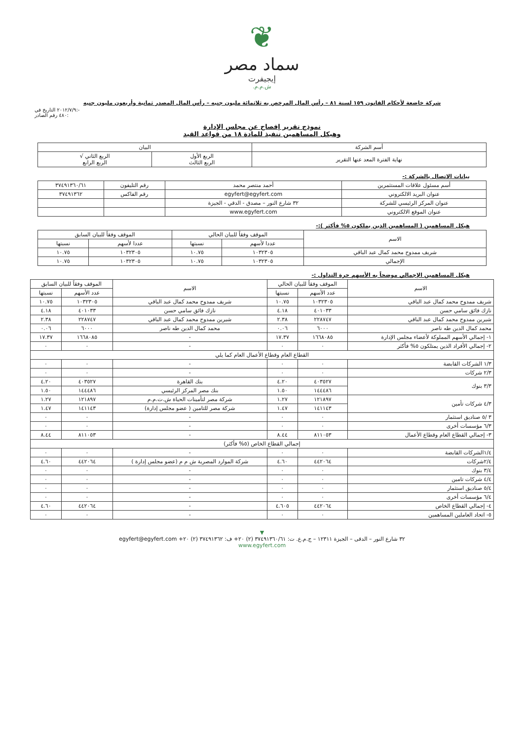❦
سماد مصر
إيجيفرت
ش.م.م.
شركة خاضعة لأحكام القانون ١٥٩ لسنة ٨١ – رأس المال المرخص به ثلاثمائة مليون جنيه – رأس المال المصدر ثمانية وأربعون مليون جنيه
٢٠١٢/٧/٩ التاريخ في:-
٤٨٠ رقم الصادر:
نموذج تقرير إفصاح عن مجلس الإدارة
وهيكل المساهمين تنفيذ للمادة ١٨ من قواعد القيد
| أسم الشركة | البيان | |
| --- | --- | --- |
| نهاية الفترة المعد عنها التقرير | الربع الأول الربع الثالث | الربع الثاني √ الربع الرابع |
بيانات الاتصال بالشركة :-
| أسم مسئول علاقات المستثمرين | أحمد منتصر محمد | رقم التليفون | ٣٧٤٩١٣٦٠/٦١ |
| عنوان البريد الالكتروني | egyfert@egyfert.com | رقم الفاكس | ٣٧٤٩١٣٦٢ |
| عنوان المركز الرئيسي للشركة | ٣٢ شارع النور – مصدق - الدقي - الجيزة | | |
| عنوان الموقع الالكتروني | www.egyfert.com | | |
هيكل المساهمين ( المساهمين الذين يملكون ٥% فأكثر ):-
| الاسم | الموقف وفقاً للبيان الحالي | | الموقف وفقاً للبيان السابق | |
| --- | --- | --- | --- | --- |
| | عددا لأسهم | نسبتها | عددا لأسهم | نسبتها |
| شريف ممدوح محمد كمال عبد الباقي | ١٠٣٢٣٠٥ | ١٠.٧٥ | ١٠٣٢٣٠٥ | ١٠.٧٥ |
| الإجمالي | ١٠٣٢٣٠٥ | ١٠.٧٥ | ١٠٣٢٣٠٥ | ١٠.٧٥ |
هيكل المساهمين الإجمالي موضحاً به الأسهم حرة التداول :-
| الاسم | الموقف وفقاً للبيان الحالي | | الاسم | الموقف وفقاً للبيان السابق | |
| --- | --- | --- | --- | --- | --- |
| | عدد الأسهم | نسبتها | | عدد الأسهم | نسبتها |
| شريف ممدوح محمد كمال عبد الباقي | ١٠٣٢٣٠٥ | ١٠.٧٥ | شريف ممدوح محمد كمال عبد الباقي | ١٠٣٢٣٠٥ | ١٠.٧٥ |
| نازك فائق سامي حسن | ٤٠١٠٣٣ | ٤.١٨ | نازك فائق سامي حسن | ٤٠١٠٣٣ | ٤.١٨ |
| شيرين ممدوح محمد كمال عبد الباقي | ٢٢٨٧٤٧ | ٢.٣٨ | شيرين ممدوح محمد كمال عبد الباقي | ٢٢٨٧٤٧ | ٢.٣٨ |
| محمد كمال الدين طه ناصر | ٦٠٠٠ | ٠.٠٦ | محمد كمال الدين طه ناصر | ٦٠٠٠ | ٠.٠٦ |
| ١- إجمالي الأسهم المملوكة لأعضاء مجلس الإدارة | ١٦٦٨٠٨٥ | ١٧.٣٧ | - | ١٦٦٨٠٨٥ | ١٧.٣٧ |
| ٢- إجمالي الأفراد الذين يمتلكون ٥% فأكثر | ٠ | ٠ | - | ٠ | ٠ |
| القطاع العام وقطاع الأعمال العام كما يلي | | | | | |
| ١/٣ الشركات القابضة | ٠ | ٠ | - | ٠ | ٠ |
| ٢/٣ شركات | ٠ | ٠ | - | ٠ | ٠ |
| ٣/٣ بنوك | ٤٠٣٥٢٧ | ٤.٢٠ | بنك القاهرة | ٤٠٣٥٢٧ | ٤.٢٠ |
| | ١٤٤٤٨٦ | ١.٥٠ | بنك مصر المركز الرئيسي | ١٤٤٤٨٦ | ١.٥٠ |
| ٤/٣ شركات تأمين | ١٢١٨٩٧ | ١.٢٧ | شركة مصر لتأمينات الحياة ش.ت.م.م | ١٢١٨٩٧ | ١.٢٧ |
| | ١٤١١٤٣ | ١.٤٧ | شركة مصر للتامين ( عضو مجلس إدارة) | ١٤١١٤٣ | ١.٤٧ |
| ٣ /٥ صناديق استثمار | ٠ | ٠ | - | ٠ | ٠ |
| ٦/٣ مؤسسات أخرى | ٠ | ٠ | - | ٠ | ٠ |
| ٣- إجمالي القطاع العام وقطاع الأعمال | ٨١١٠٥٣ | ٨.٤٤ | - | ٨١١٠٥٣ | ٨.٤٤ |
| إجمالي القطاع الخاص (٥% فأكثر) | | | | | |
| ١/٤الشركات القابضة | ٠ | ٠ | - | ٠ | ٠ |
| ٢/٤شركات | ٤٤٢٠٦٤ | ٤.٦٠ | شركة الموارد المصرية ش م م (عضو مجلس إدارة ) | ٤٤٢٠٦٤ | ٤.٦٠ |
| ٣/٤ بنوك | ٠ | ٠ | - | ٠ | ٠ |
| ٤/٤ شركات تامين | ٠ | ٠ | - | ٠ | ٠ |
| ٥/٤ صناديق استثمار | ٠ | ٠ | - | ٠ | ٠ |
| ٦/٤ مؤسسات أخرى | ٠ | ٠ | - | ٠ | ٠ |
| ٤- إجمالي القطاع الخاص | ٤٤٢٠٦٤ | ٤.٦٠٥ | - | ٤٤٢٠٦٤ | ٤.٦٠ |
| ٥- اتحاد العاملين المساهمين | ٠ | ٠ | - | ٠ | ٠ |
▼
٣٢ شارع النور – الدقى – الجيزة ١٢٣١١ – ج.م.ع. ت: ٣٧٤٩١٣٦٠/٦١ (٢) ٢٠+ ف: ٣٧٤٩١٣٦٢ (٢) ٢٠+ egyfert@egyfert.com
www.egyfert.com